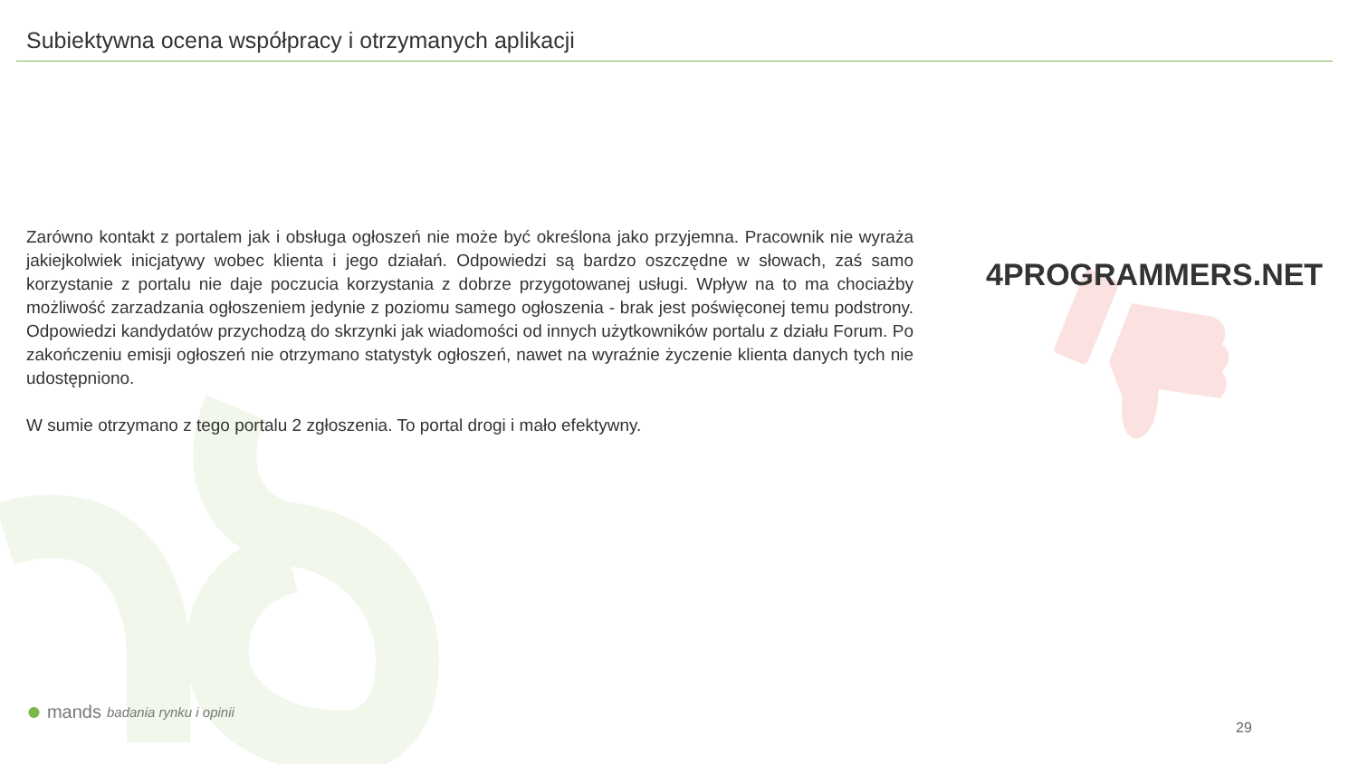Subiektywna ocena współpracy i otrzymanych aplikacji
Zarówno kontakt z portalem jak i obsługa ogłoszeń nie może być określona jako przyjemna. Pracownik nie wyraża jakiejkolwiek inicjatywy wobec klienta i jego działań. Odpowiedzi są bardzo oszczędne w słowach, zaś samo korzystanie z portalu nie daje poczucia korzystania z dobrze przygotowanej usługi. Wpływ na to ma chociażby możliwość zarzadzania ogłoszeniem jedynie z poziomu samego ogłoszenia - brak jest poświęconej temu podstrony. Odpowiedzi kandydatów przychodzą do skrzynki jak wiadomości od innych użytkowników portalu z działu Forum. Po zakończeniu emisji ogłoszeń nie otrzymano statystyk ogłoszeń, nawet na wyraźnie życzenie klienta danych tych nie udostępniono.
W sumie otrzymano z tego portalu 2 zgłoszenia. To portal drogi i mało efektywny.
4PROGRAMMERS.NET
● mands badania rynku i opinii
29